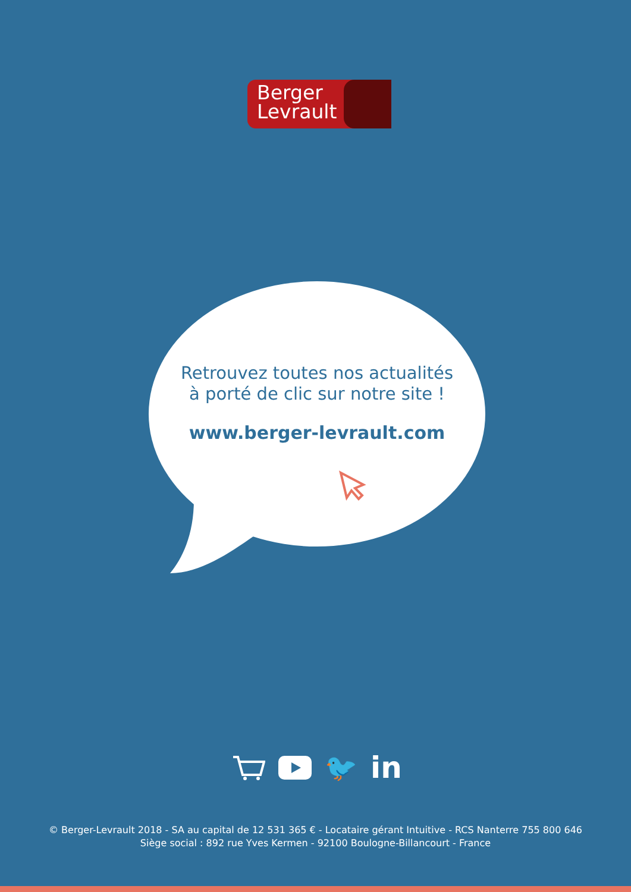Berger
Levrault
Retrouvez toutes nos actualités
à porté de clic sur notre site !
www.berger-levrault.com
🐦 in
© Berger-Levrault 2018 - SA au capital de 12 531 365 € - Locataire gérant Intuitive - RCS Nanterre 755 800 646
Siège social : 892 rue Yves Kermen - 92100 Boulogne-Billancourt - France